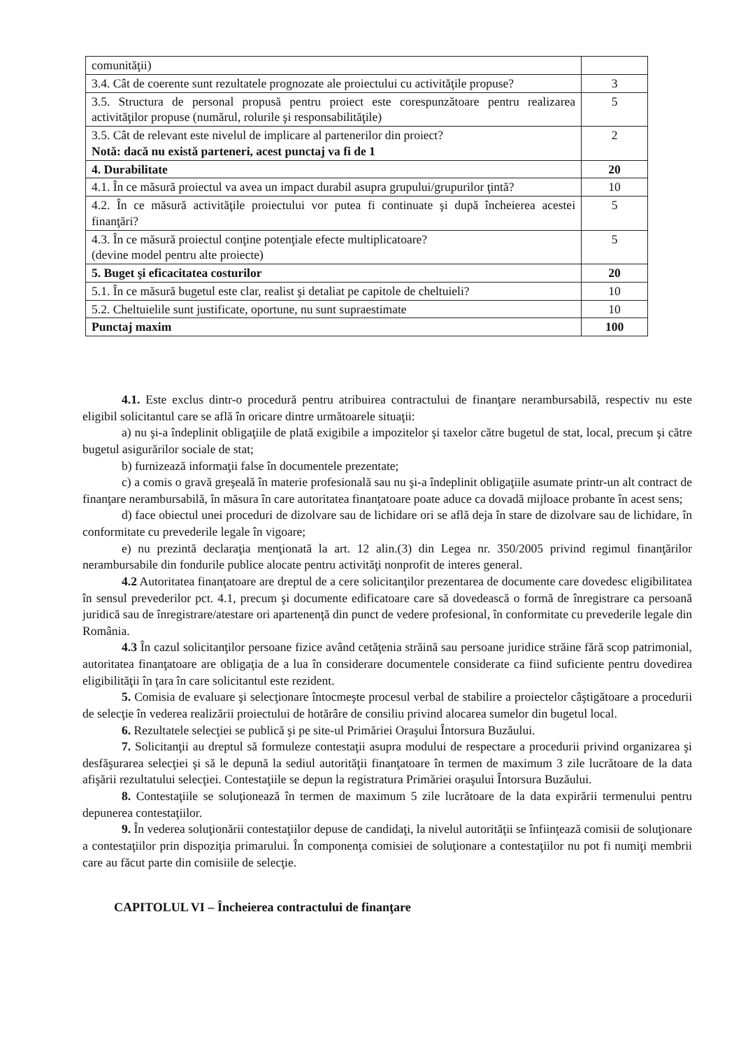| comunităţii) | |
| 3.4. Cât de coerente sunt rezultatele prognozate ale proiectului cu activităţile propuse? | 3 |
| 3.5. Structura de personal propusă pentru proiect este corespunzătoare pentru realizarea activităţilor propuse (numărul, rolurile şi responsabilităţile) | 5 |
| 3.5. Cât de relevant este nivelul de implicare al partenerilor din proiect? Notă: dacă nu există parteneri, acest punctaj va fi de 1 | 2 |
| 4. Durabilitate | 20 |
| 4.1. În ce măsură proiectul va avea un impact durabil asupra grupului/grupurilor ţintă? | 10 |
| 4.2. În ce măsură activităţile proiectului vor putea fi continuate şi după încheierea acestei finanţări? | 5 |
| 4.3. În ce măsură proiectul conţine potenţiale efecte multiplicatoare? (devine model pentru alte proiecte) | 5 |
| 5. Buget şi eficacitatea costurilor | 20 |
| 5.1. În ce măsură bugetul este clar, realist şi detaliat pe capitole de cheltuieli? | 10 |
| 5.2. Cheltuielile sunt justificate, oportune, nu sunt supraestimate | 10 |
| Punctaj maxim | 100 |
4.1. Este exclus dintr-o procedură pentru atribuirea contractului de finanţare nerambursabilă, respectiv nu este eligibil solicitantul care se află în oricare dintre următoarele situaţii:
a) nu şi-a îndeplinit obligaţiile de plată exigibile a impozitelor şi taxelor către bugetul de stat, local, precum şi către bugetul asigurărilor sociale de stat;
b) furnizează informaţii false în documentele prezentate;
c) a comis o gravă greşeală în materie profesională sau nu şi-a îndeplinit obligaţiile asumate printr-un alt contract de finanţare nerambursabilă, în măsura în care autoritatea finanţatoare poate aduce ca dovadă mijloace probante în acest sens;
d) face obiectul unei proceduri de dizolvare sau de lichidare ori se află deja în stare de dizolvare sau de lichidare, în conformitate cu prevederile legale în vigoare;
e) nu prezintă declaraţia menţionată la art. 12 alin.(3) din Legea nr. 350/2005 privind regimul finanţărilor nerambursabile din fondurile publice alocate pentru activităţi nonprofit de interes general.
4.2 Autoritatea finanţatoare are dreptul de a cere solicitanţilor prezentarea de documente care dovedesc eligibilitatea în sensul prevederilor pct. 4.1, precum şi documente edificatoare care să dovedească o formă de înregistrare ca persoană juridică sau de înregistrare/atestare ori apartenenţă din punct de vedere profesional, în conformitate cu prevederile legale din România.
4.3 În cazul solicitanţilor persoane fizice având cetăţenia străină sau persoane juridice străine fără scop patrimonial, autoritatea finanţatoare are obligaţia de a lua în considerare documentele considerate ca fiind suficiente pentru dovedirea eligibilităţii în ţara în care solicitantul este rezident.
5. Comisia de evaluare şi selecţionare întocmeşte procesul verbal de stabilire a proiectelor câştigătoare a procedurii de selecţie în vederea realizării proiectului de hotărâre de consiliu privind alocarea sumelor din bugetul local.
6. Rezultatele selecţiei se publică şi pe site-ul Primăriei Oraşului Întorsura Buzăului.
7. Solicitanţii au dreptul să formuleze contestaţii asupra modului de respectare a procedurii privind organizarea şi desfăşurarea selecţiei şi să le depună la sediul autorităţii finanţatoare în termen de maximum 3 zile lucrătoare de la data afişării rezultatului selecţiei. Contestaţiile se depun la registratura Primăriei oraşului Întorsura Buzăului.
8. Contestaţiile se soluţionează în termen de maximum 5 zile lucrătoare de la data expirării termenului pentru depunerea contestaţiilor.
9. În vederea soluţionării contestaţiilor depuse de candidaţi, la nivelul autorităţii se înfiinţează comisii de soluţionare a contestaţiilor prin dispoziţia primarului. În componenţa comisiei de soluţionare a contestaţiilor nu pot fi numiţi membrii care au făcut parte din comisiile de selecţie.
CAPITOLUL VI – Încheierea contractului de finanţare